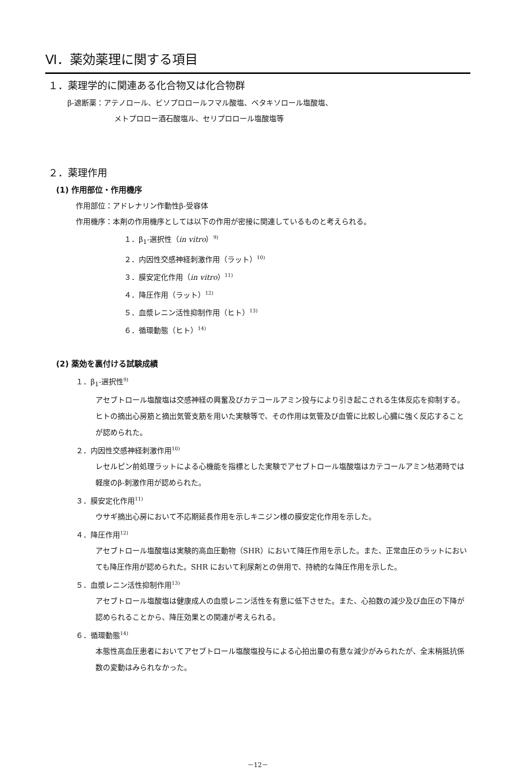Ⅵ．薬効薬理に関する項目
１．薬理学的に関連ある化合物又は化合物群
β-遮断薬：アテノロール、ビソプロロールフマル酸塩、ベタキソロール塩酸塩、
メトプロロー酒石酸塩ル、セリプロロール塩酸塩等
２．薬理作用
(1) 作用部位・作用機序
作用部位：アドレナリン作動性β-受容体
作用機序：本剤の作用機序としては以下の作用が密接に関連しているものと考えられる。
１．β<sub>1</sub>-選択性（in vitro）<sup>9)</sup>
２．内因性交感神経刺激作用（ラット）<sup>10)</sup>
３．膜安定化作用（in vitro）<sup>11)</sup>
４．降圧作用（ラット）<sup>12)</sup>
５．血漿レニン活性抑制作用（ヒト）<sup>13)</sup>
６．循環動態（ヒト）<sup>14)</sup>
(2) 薬効を裏付ける試験成績
１．β<sub>1</sub>-選択性<sup>9)</sup>
アセブトロール塩酸塩は交感神経の興奮及びカテコールアミン投与により引き起こされる生体反応を抑制する。ヒトの摘出心房筋と摘出気管支筋を用いた実験等で、その作用は気管及び血管に比較し心臓に強く反応することが認められた。
２．内因性交感神経刺激作用<sup>10)</sup>
レセルピン前処理ラットによる心機能を指標とした実験でアセブトロール塩酸塩はカテコールアミン枯渇時では軽度のβ-刺激作用が認められた。
３．膜安定化作用<sup>11)</sup>
ウサギ摘出心房において不応期延長作用を示しキニジン様の膜安定化作用を示した。
４．降圧作用<sup>12)</sup>
アセブトロール塩酸塩は実験的高血圧動物（SHR）において降圧作用を示した。また、正常血圧のラットにおいても降圧作用が認められた。SHR において利尿剤との併用で、持続的な降圧作用を示した。
５．血漿レニン活性抑制作用<sup>13)</sup>
アセブトロール塩酸塩は健康成人の血漿レニン活性を有意に低下させた。また、心拍数の減少及び血圧の下降が認められることから、降圧効果との関連が考えられる。
６．循環動態<sup>14)</sup>
本態性高血圧患者においてアセブトロール塩酸塩投与による心拍出量の有意な減少がみられたが、全末梢抵抗係数の変動はみられなかった。
－12－